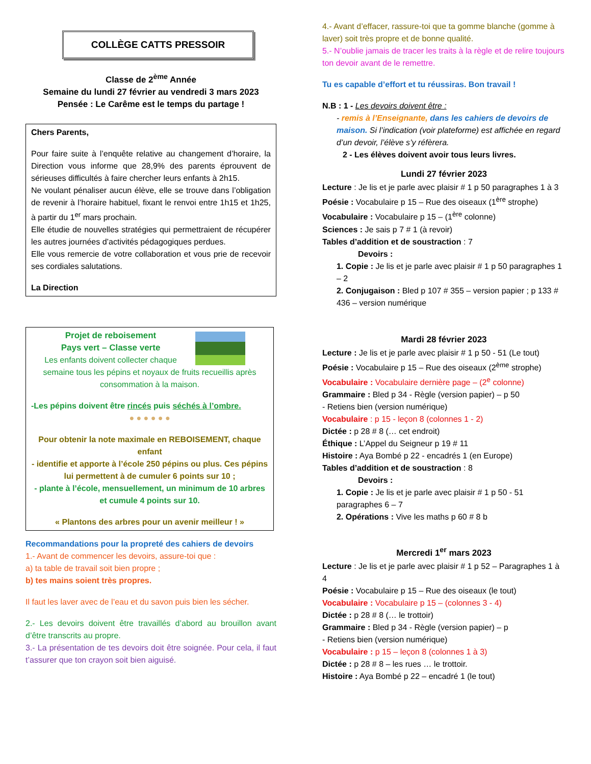COLLÈGE CATTS PRESSOIR
Classe de 2<sup>ème</sup> Année
Semaine du lundi 27 février au vendredi 3 mars 2023
Pensée : Le Carême est le temps du partage !
Chers Parents,
Pour faire suite à l’enquête relative au changement d’horaire, la Direction vous informe que 28,9% des parents éprouvent de sérieuses difficultés à faire chercher leurs enfants à 2h15.
Ne voulant pénaliser aucun élève, elle se trouve dans l’obligation de revenir à l’horaire habituel, fixant le renvoi entre 1h15 et 1h25, à partir du 1<sup>er</sup> mars prochain.
Elle étudie de nouvelles stratégies qui permettraient de récupérer les autres journées d’activités pédagogiques perdues.
Elle vous remercie de votre collaboration et vous prie de recevoir ses cordiales salutations.
La Direction
Projet de reboisement
Pays vert – Classe verte
Les enfants doivent collecter chaque semaine tous les pépins et noyaux de fruits recueillis après consommation à la maison.
-Les pépins doivent être rincés puis séchés à l’ombre.
● ● ● ● ● ●
Pour obtenir la note maximale en REBOISEMENT, chaque enfant
- identifie et apporte à l’école 250 pépins ou plus. Ces pépins lui permettent à de cumuler 6 points sur 10 ;
- plante à l’école, mensuellement, un minimum de 10 arbres et cumule 4 points sur 10.
« Plantons des arbres pour un avenir meilleur ! »
Recommandations pour la propreté des cahiers de devoirs
1.- Avant de commencer les devoirs, assure-toi que :
a) ta table de travail soit bien propre ;
b) tes mains soient très propres.
Il faut les laver avec de l’eau et du savon puis bien les sécher.
2.- Les devoirs doivent être travaillés d’abord au brouillon avant d’être transcrits au propre.
3.- La présentation de tes devoirs doit être soignée. Pour cela, il faut t’assurer que ton crayon soit bien aiguisé.
4.- Avant d’effacer, rassure-toi que ta gomme blanche (gomme à laver) soit très propre et de bonne qualité.
5.- N’oublie jamais de tracer les traits à la règle et de relire toujours ton devoir avant de le remettre.
Tu es capable d’effort et tu réussiras. Bon travail !
N.B : 1 - Les devoirs doivent être :
- remis à l’Enseignante, dans les cahiers de devoirs de maison. Si l’indication (voir plateforme) est affichée en regard d’un devoir, l’élève s’y réfèrera.
2 - Les élèves doivent avoir tous leurs livres.
Lundi 27 février 2023
Lecture : Je lis et je parle avec plaisir # 1 p 50 paragraphes 1 à 3
Poésie : Vocabulaire p 15 – Rue des oiseaux (1<sup>ère</sup> strophe)
Vocabulaire : Vocabulaire p 15 – (1<sup>ère</sup> colonne)
Sciences : Je sais p 7 # 1 (à revoir)
Tables d’addition et de soustraction : 7
Devoirs :
1. Copie : Je lis et je parle avec plaisir # 1 p 50 paragraphes 1 – 2
2. Conjugaison : Bled p 107 # 355 – version papier ; p 133 # 436 – version numérique
Mardi 28 février 2023
Lecture : Je lis et je parle avec plaisir # 1 p 50 - 51 (Le tout)
Poésie : Vocabulaire p 15 – Rue des oiseaux (2<sup>ème</sup> strophe)
Vocabulaire : Vocabulaire dernière page – (2<sup>e</sup> colonne)
Grammaire : Bled p 34 - Règle (version papier) – p 50
- Retiens bien (version numérique)
Vocabulaire : p 15 - leçon 8 (colonnes 1 - 2)
Dictée : p 28 # 8 (… cet endroit)
Éthique : L’Appel du Seigneur p 19 # 11
Histoire : Aya Bombé p 22 - encadrés 1 (en Europe)
Tables d’addition et de soustraction : 8
Devoirs :
1. Copie : Je lis et je parle avec plaisir # 1 p 50 - 51 paragraphes 6 – 7
2. Opérations : Vive les maths p 60 # 8 b
Mercredi 1<sup>er</sup> mars 2023
Lecture : Je lis et je parle avec plaisir # 1 p 52 – Paragraphes 1 à 4
Poésie : Vocabulaire p 15 – Rue des oiseaux (le tout)
Vocabulaire : Vocabulaire p 15 – (colonnes 3 - 4)
Dictée : p 28 # 8 (… le trottoir)
Grammaire : Bled p 34 - Règle (version papier) – p
- Retiens bien (version numérique)
Vocabulaire : p 15 – leçon 8 (colonnes 1 à 3)
Dictée : p 28 # 8 – les rues … le trottoir.
Histoire : Aya Bombé p 22 – encadré 1 (le tout)